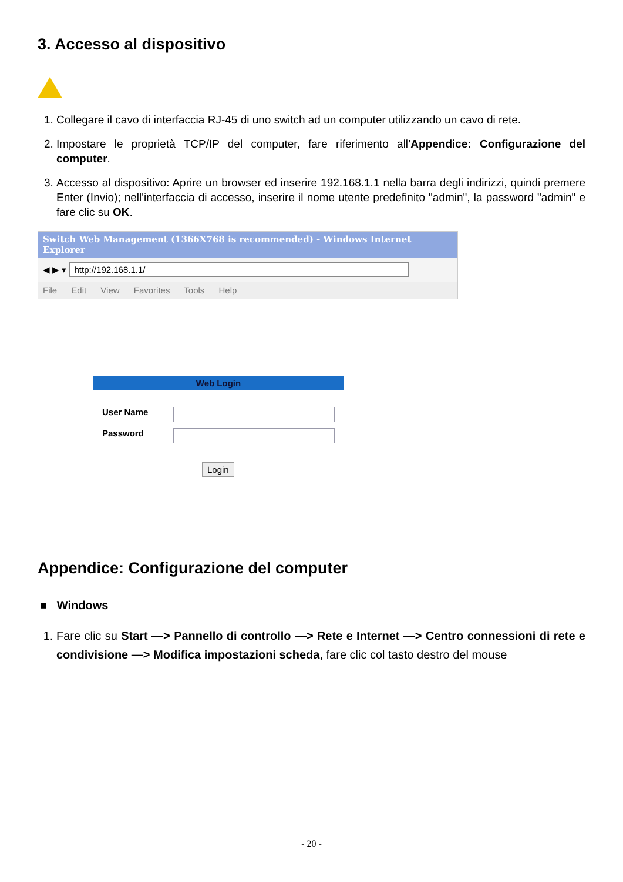3. Accesso al dispositivo
1. Collegare il cavo di interfaccia RJ-45 di uno switch ad un computer utilizzando un cavo di rete.
2. Impostare le proprietà TCP/IP del computer, fare riferimento all’Appendice: Configurazione del computer.
3. Accesso al dispositivo: Aprire un browser ed inserire 192.168.1.1 nella barra degli indirizzi, quindi premere Enter (Invio); nell'interfaccia di accesso, inserire il nome utente predefinito "admin", la password "admin" e fare clic su OK.
Switch Web Management (1366X768 is recommended) - Windows Internet Explorer
◀ ▶ ▾ http://192.168.1.1/
File Edit View Favorites Tools Help
Web Login
User Name
Password
Login
Appendice: Configurazione del computer
■ Windows
1. Fare clic su Start —> Pannello di controllo —> Rete e Internet —> Centro connessioni di rete e condivisione —> Modifica impostazioni scheda, fare clic col tasto destro del mouse
- 20 -